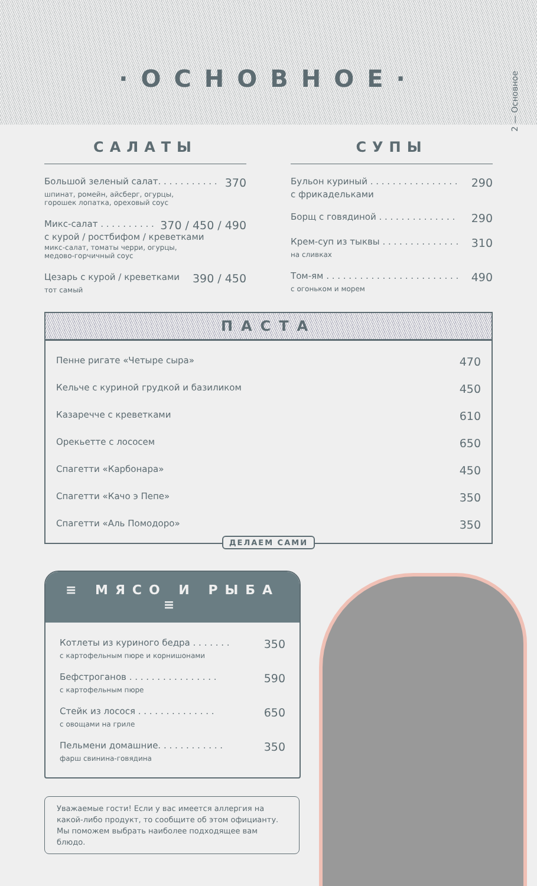·ОСНОВНОЕ·
2 — Основное
САЛАТЫ
Большой зеленый салат. . . . . . . . . . . 370
шпинат, ромейн, айсберг, огурцы,
горошек лопатка, ореховый соус
Микс-салат . . . . . . . . . . 370 / 450 / 490
с курой / ростбифом / креветками
микс-салат, томаты черри, огурцы,
медово-горчичный соус
Цезарь с курой / креветками 390 / 450
тот самый
СУПЫ
Бульон куриный . . . . . . . . . . . . . . . . 290
с фрикадельками
Борщ с говядиной . . . . . . . . . . . . . . 290
Крем-суп из тыквы . . . . . . . . . . . . . . 310
на сливках
Том-ям . . . . . . . . . . . . . . . . . . . . . . . . 490
с огоньком и морем
ПАСТА
Пенне ригате «Четыре сыра» 470
Кельче с куриной грудкой и базиликом 450
Казаречче с креветками 610
Орекьетте с лососем 650
Спагетти «Карбонара» 450
Спагетти «Качо э Пепе» 350
Спагетти «Аль Помодоро» 350
ДЕЛАЕМ САМИ
≡ МЯСО И РЫБА ≡
Котлеты из куриного бедра . . . . . . . 350
с картофельным пюре и корнишонами
Бефстроганов . . . . . . . . . . . . . . . . 590
с картофельным пюре
Стейк из лосося . . . . . . . . . . . . . . 650
с овощами на гриле
Пельмени домашние. . . . . . . . . . . . 350
фарш свинина-говядина
Уважаемые гости! Если у вас имеется аллергия на какой-либо продукт, то сообщите об этом официанту. Мы поможем выбрать наиболее подходящее вам блюдо.